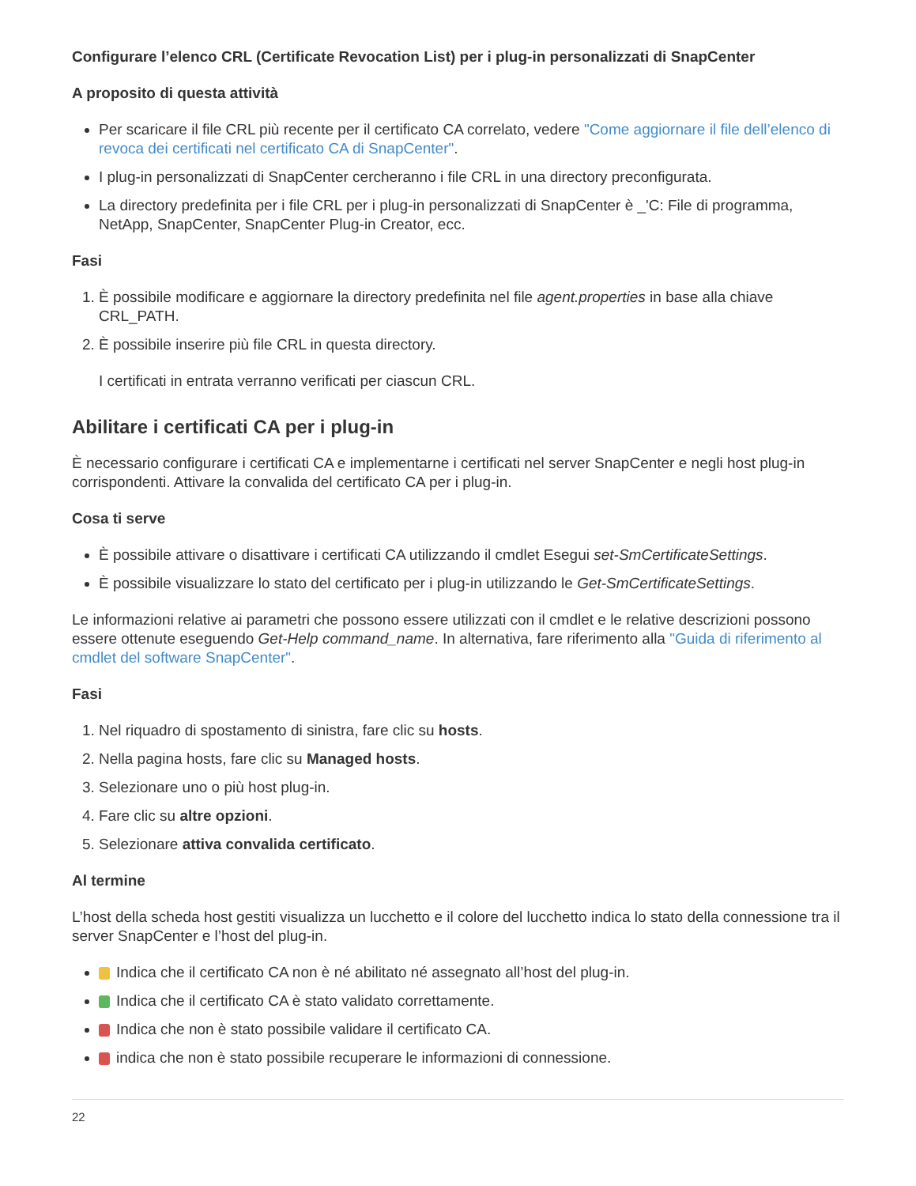Configurare l’elenco CRL (Certificate Revocation List) per i plug-in personalizzati di SnapCenter
A proposito di questa attività
Per scaricare il file CRL più recente per il certificato CA correlato, vedere "Come aggiornare il file dell’elenco di revoca dei certificati nel certificato CA di SnapCenter".
I plug-in personalizzati di SnapCenter cercheranno i file CRL in una directory preconfigurata.
La directory predefinita per i file CRL per i plug-in personalizzati di SnapCenter è _'C: File di programma, NetApp, SnapCenter, SnapCenter Plug-in Creator, ecc.
Fasi
1. È possibile modificare e aggiornare la directory predefinita nel file agent.properties in base alla chiave CRL_PATH.
2. È possibile inserire più file CRL in questa directory.
I certificati in entrata verranno verificati per ciascun CRL.
Abilitare i certificati CA per i plug-in
È necessario configurare i certificati CA e implementarne i certificati nel server SnapCenter e negli host plug-in corrispondenti. Attivare la convalida del certificato CA per i plug-in.
Cosa ti serve
È possibile attivare o disattivare i certificati CA utilizzando il cmdlet Esegui set-SmCertificateSettings.
È possibile visualizzare lo stato del certificato per i plug-in utilizzando le Get-SmCertificateSettings.
Le informazioni relative ai parametri che possono essere utilizzati con il cmdlet e le relative descrizioni possono essere ottenute eseguendo Get-Help command_name. In alternativa, fare riferimento alla "Guida di riferimento al cmdlet del software SnapCenter".
Fasi
1. Nel riquadro di spostamento di sinistra, fare clic su hosts.
2. Nella pagina hosts, fare clic su Managed hosts.
3. Selezionare uno o più host plug-in.
4. Fare clic su altre opzioni.
5. Selezionare attiva convalida certificato.
Al termine
L’host della scheda host gestiti visualizza un lucchetto e il colore del lucchetto indica lo stato della connessione tra il server SnapCenter e l’host del plug-in.
Indica che il certificato CA non è né abilitato né assegnato all’host del plug-in.
Indica che il certificato CA è stato validato correttamente.
Indica che non è stato possibile validare il certificato CA.
indica che non è stato possibile recuperare le informazioni di connessione.
22